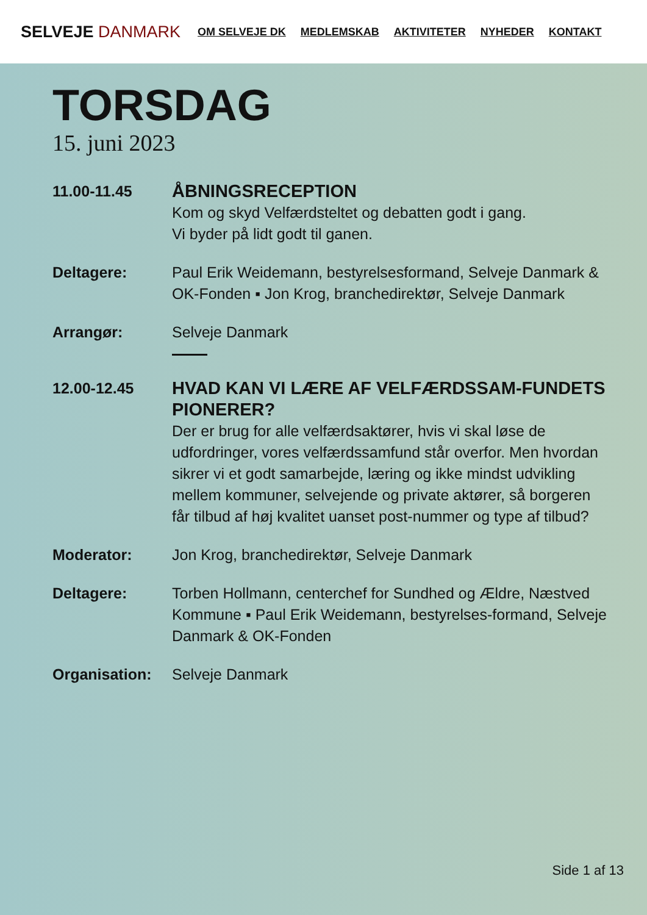SELVEJE DANMARK
OM SELVEJE DK MEDLEMSKAB AKTIVITETER NYHEDER KONTAKT
TORSDAG
15. juni 2023
11.00-11.45
ÅBNINGSRECEPTION
Kom og skyd Velfærdsteltet og debatten godt i gang.
Vi byder på lidt godt til ganen.
Deltagere: Paul Erik Weidemann, bestyrelsesformand, Selveje Danmark & OK-Fonden ▪ Jon Krog, branchedirektør, Selveje Danmark
Arrangør: Selveje Danmark
12.00-12.45
HVAD KAN VI LÆRE AF VELFÆRDSSAM-FUNDETS PIONERER?
Der er brug for alle velfærdsaktører, hvis vi skal løse de udfordringer, vores velfærdssamfund står overfor. Men hvordan sikrer vi et godt samarbejde, læring og ikke mindst udvikling mellem kommuner, selvejende og private aktører, så borgeren får tilbud af høj kvalitet uanset post-nummer og type af tilbud?
Moderator: Jon Krog, branchedirektør, Selveje Danmark
Deltagere: Torben Hollmann, centerchef for Sundhed og Ældre, Næstved Kommune ▪ Paul Erik Weidemann, bestyrelses-formand, Selveje Danmark & OK-Fonden
Organisation: Selveje Danmark
Side 1 af 13